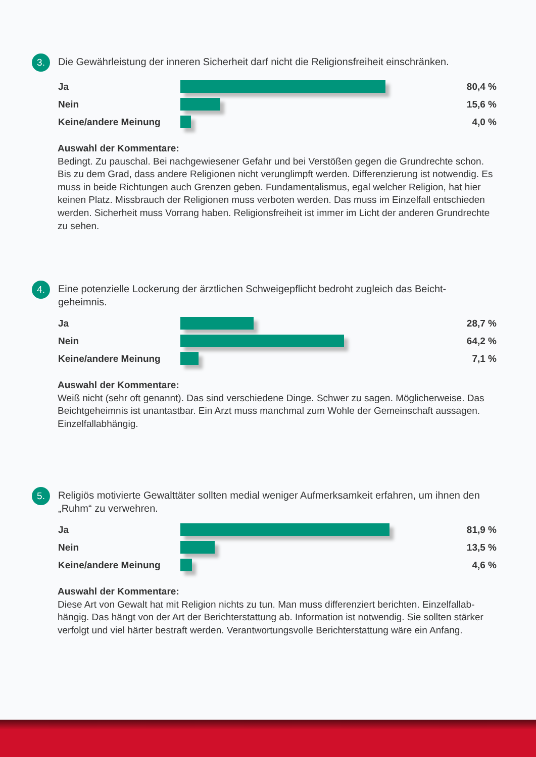3.
Die Gewährleistung der inneren Sicherheit darf nicht die Religionsfreiheit einschränken.
Ja 80,4 %
Nein 15,6 %
Keine/andere Meinung 4,0 %
Auswahl der Kommentare:
Bedingt. Zu pauschal. Bei nachgewiesener Gefahr und bei Verstößen gegen die Grundrechte schon. Bis zu dem Grad, dass andere Religionen nicht verunglimpft werden. Differenzierung ist notwendig. Es muss in beide Richtungen auch Grenzen geben. Fundamentalismus, egal welcher Religion, hat hier keinen Platz. Missbrauch der Religionen muss verboten werden. Das muss im Einzelfall entschieden werden. Sicherheit muss Vorrang haben. Religionsfreiheit ist immer im Licht der anderen Grundrechte zu sehen.
4.
Eine potenzielle Lockerung der ärztlichen Schweigepflicht bedroht zugleich das Beicht-
geheimnis.
Ja 28,7 %
Nein 64,2 %
Keine/andere Meinung 7,1 %
Auswahl der Kommentare:
Weiß nicht (sehr oft genannt). Das sind verschiedene Dinge. Schwer zu sagen. Möglicherweise. Das Beichtgeheimnis ist unantastbar. Ein Arzt muss manchmal zum Wohle der Gemeinschaft aussagen. Einzelfallabhängig.
5.
Religiös motivierte Gewalttäter sollten medial weniger Aufmerksamkeit erfahren, um ihnen den „Ruhm“ zu verwehren.
Ja 81,9 %
Nein 13,5 %
Keine/andere Meinung 4,6 %
Auswahl der Kommentare:
Diese Art von Gewalt hat mit Religion nichts zu tun. Man muss differenziert berichten. Einzelfallab-hängig. Das hängt von der Art der Berichterstattung ab. Information ist notwendig. Sie sollten stärker verfolgt und viel härter bestraft werden. Verantwortungsvolle Berichterstattung wäre ein Anfang.